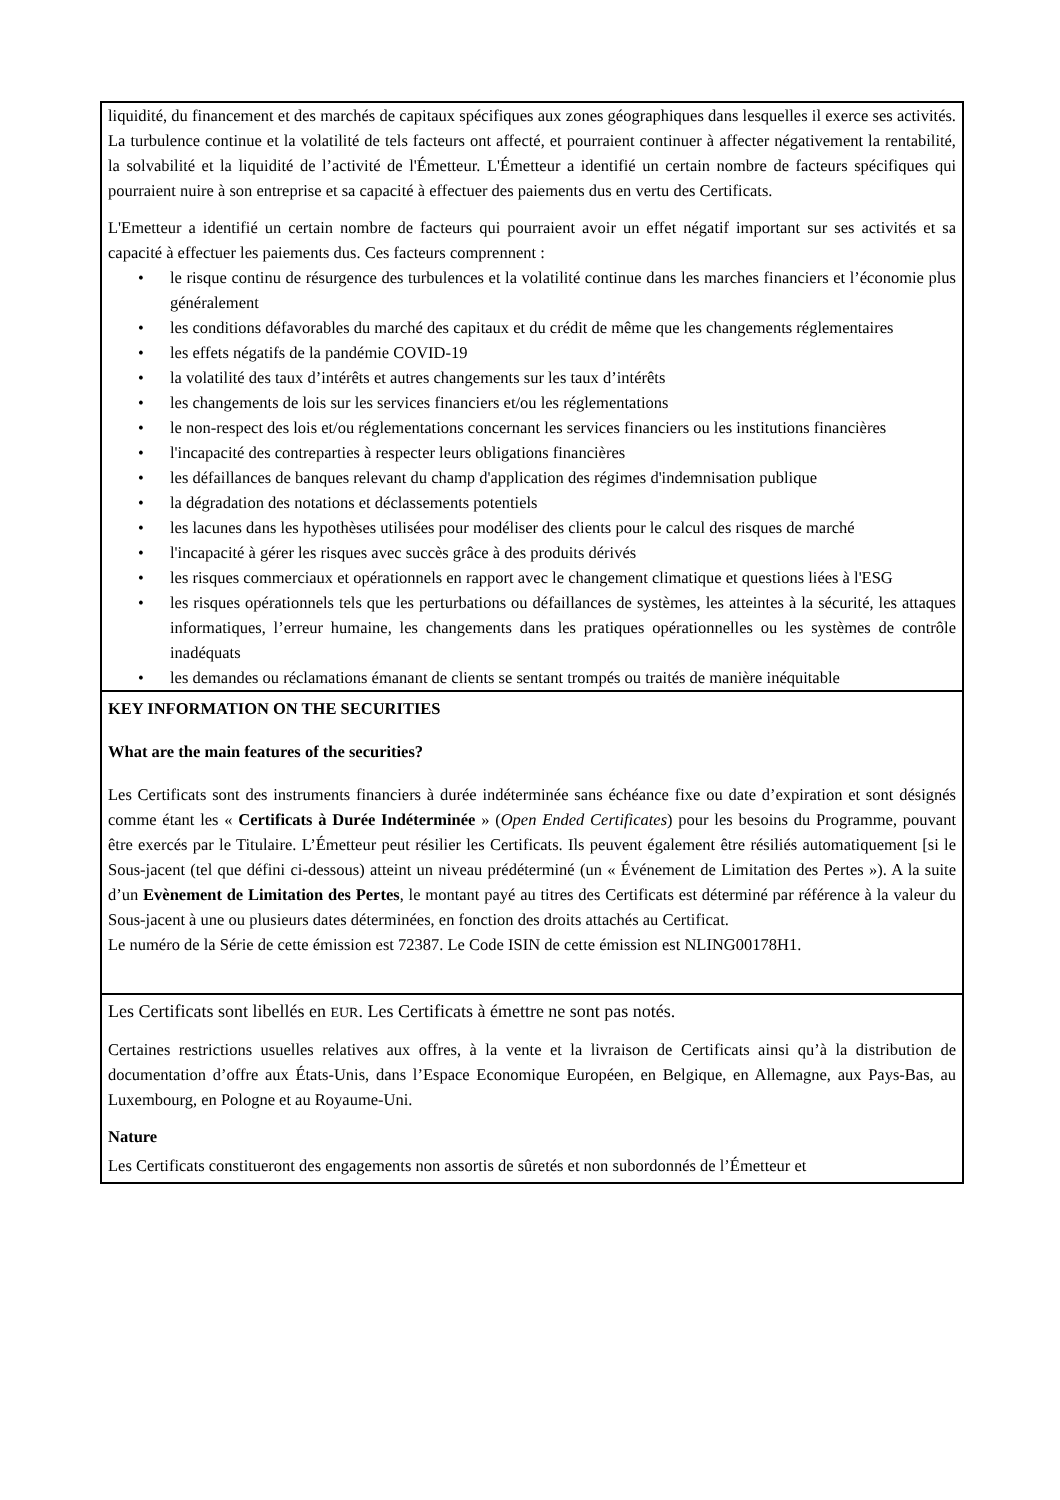| liquidité, du financement et des marchés de capitaux spécifiques aux zones géographiques dans lesquelles il exerce ses activités. La turbulence continue et la volatilité de tels facteurs ont affecté, et pourraient continuer à affecter négativement la rentabilité, la solvabilité et la liquidité de l’activité de l'Émetteur. L'Émetteur a identifié un certain nombre de facteurs spécifiques qui pourraient nuire à son entreprise et sa capacité à effectuer des paiements dus en vertu des Certificats. L'Emetteur a identifié un certain nombre de facteurs qui pourraient avoir un effet négatif important sur ses activités et sa capacité à effectuer les paiements dus. Ces facteurs comprennent : • le risque continu de résurgence des turbulences et la volatilité continue dans les marches financiers et l’économie plus généralement • les conditions défavorables du marché des capitaux et du crédit de même que les changements réglementaires • les effets négatifs de la pandémie COVID-19 • la volatilité des taux d’intérêts et autres changements sur les taux d’intérêts • les changements de lois sur les services financiers et/ou les réglementations • le non-respect des lois et/ou réglementations concernant les services financiers ou les institutions financières • l'incapacité des contreparties à respecter leurs obligations financières • les défaillances de banques relevant du champ d'application des régimes d'indemnisation publique • la dégradation des notations et déclassements potentiels • les lacunes dans les hypothèses utilisées pour modéliser des clients pour le calcul des risques de marché • l'incapacité à gérer les risques avec succès grâce à des produits dérivés • les risques commerciaux et opérationnels en rapport avec le changement climatique et questions liées à l'ESG • les risques opérationnels tels que les perturbations ou défaillances de systèmes, les atteintes à la sécurité, les attaques informatiques, l’erreur humaine, les changements dans les pratiques opérationnelles ou les systèmes de contrôle inadéquats • les demandes ou réclamations émanant de clients se sentant trompés ou traités de manière inéquitable |
| KEY INFORMATION ON THE SECURITIES What are the main features of the securities? Les Certificats sont des instruments financiers à durée indéterminée sans échéance fixe ou date d’expiration et sont désignés comme étant les « Certificats à Durée Indéterminée » ( Open Ended Certificates ) pour les besoins du Programme, pouvant être exercés par le Titulaire. L’Émetteur peut résilier les Certificats. Ils peuvent également être résiliés automatiquement [si le Sous-jacent (tel que défini ci-dessous) atteint un niveau prédéterminé (un « Événement de Limitation des Pertes »). A la suite d’un Evènement de Limitation des Pertes , le montant payé au titres des Certificats est déterminé par référence à la valeur du Sous-jacent à une ou plusieurs dates déterminées, en fonction des droits attachés au Certificat. Le numéro de la Série de cette émission est 72387. Le Code ISIN de cette émission est NLING00178H1. |
| Les Certificats sont libellés en EUR . Les Certificats à émettre ne sont pas notés. Certaines restrictions usuelles relatives aux offres, à la vente et la livraison de Certificats ainsi qu’à la distribution de documentation d’offre aux États-Unis, dans l’Espace Economique Européen, en Belgique, en Allemagne, aux Pays-Bas, au Luxembourg, en Pologne et au Royaume-Uni. Nature Les Certificats constitueront des engagements non assortis de sûretés et non subordonnés de l’Émetteur et |